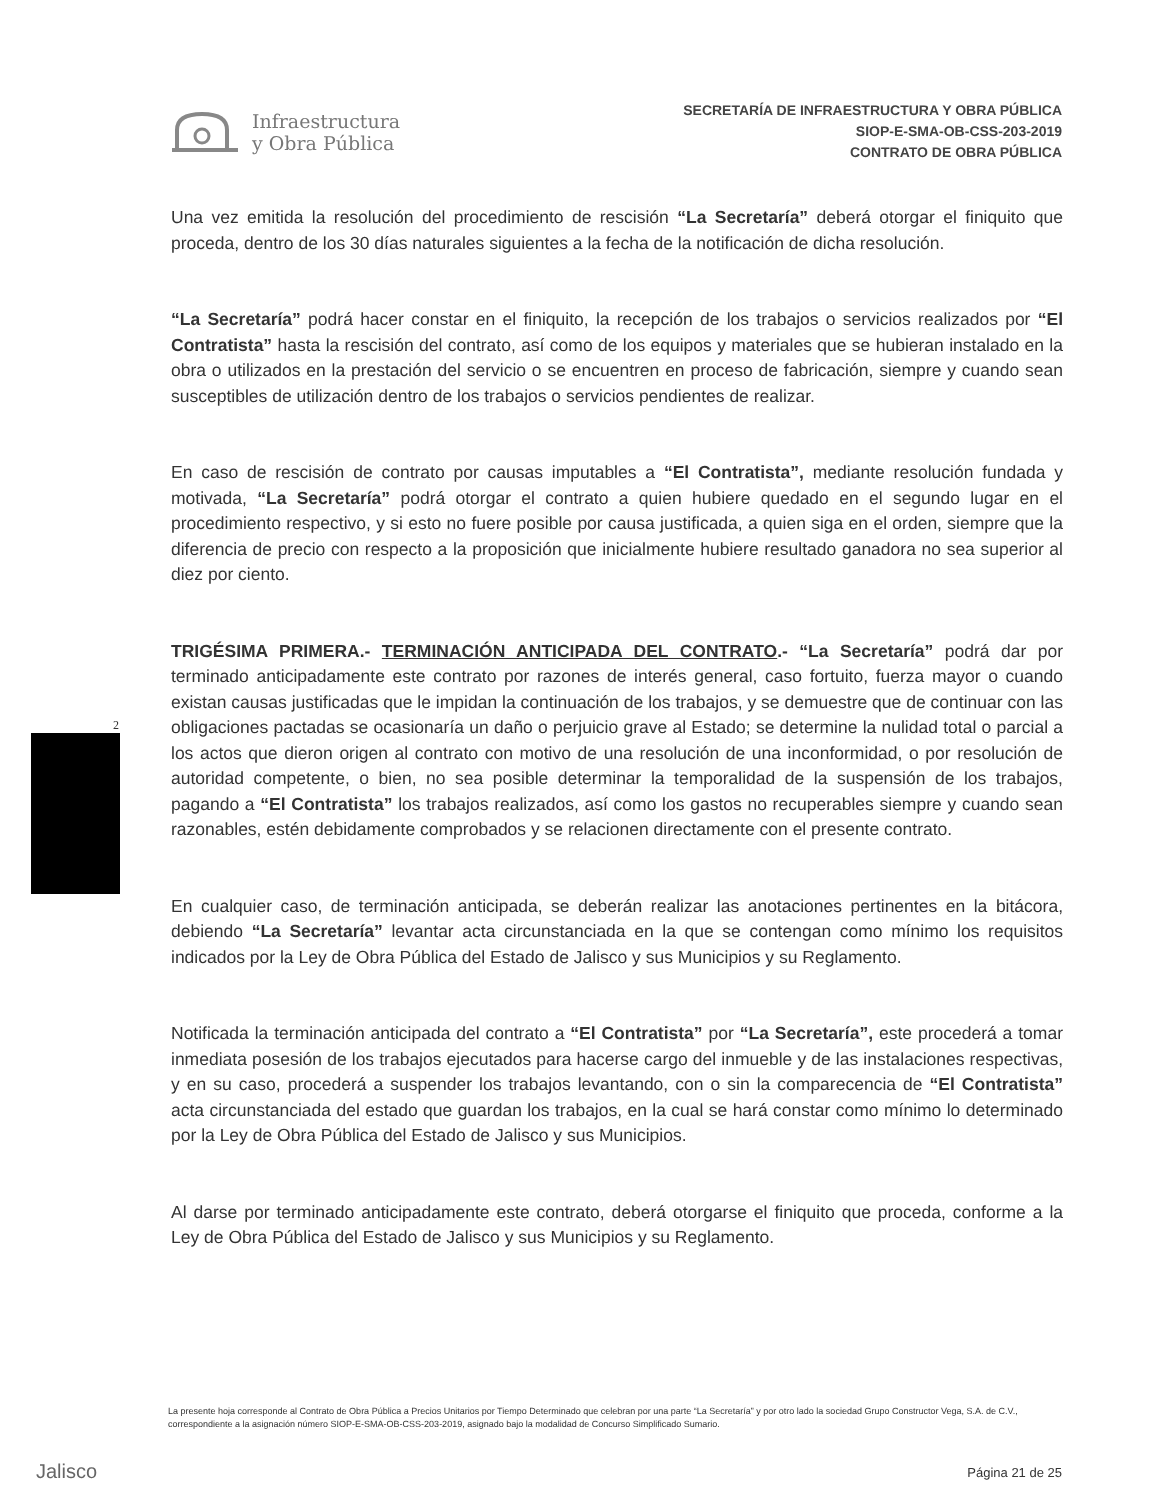Infraestructura
y Obra Pública
SECRETARÍA DE INFRAESTRUCTURA Y OBRA PÚBLICA
SIOP-E-SMA-OB-CSS-203-2019
CONTRATO DE OBRA PÚBLICA
Una vez emitida la resolución del procedimiento de rescisión “La Secretaría” deberá otorgar el finiquito que proceda, dentro de los 30 días naturales siguientes a la fecha de la notificación de dicha resolución.
“La Secretaría” podrá hacer constar en el finiquito, la recepción de los trabajos o servicios realizados por “El Contratista” hasta la rescisión del contrato, así como de los equipos y materiales que se hubieran instalado en la obra o utilizados en la prestación del servicio o se encuentren en proceso de fabricación, siempre y cuando sean susceptibles de utilización dentro de los trabajos o servicios pendientes de realizar.
En caso de rescisión de contrato por causas imputables a “El Contratista”, mediante resolución fundada y motivada, “La Secretaría” podrá otorgar el contrato a quien hubiere quedado en el segundo lugar en el procedimiento respectivo, y si esto no fuere posible por causa justificada, a quien siga en el orden, siempre que la diferencia de precio con respecto a la proposición que inicialmente hubiere resultado ganadora no sea superior al diez por ciento.
TRIGÉSIMA PRIMERA.- TERMINACIÓN ANTICIPADA DEL CONTRATO.- “La Secretaría” podrá dar por terminado anticipadamente este contrato por razones de interés general, caso fortuito, fuerza mayor o cuando existan causas justificadas que le impidan la continuación de los trabajos, y se demuestre que de continuar con las obligaciones pactadas se ocasionaría un daño o perjuicio grave al Estado; se determine la nulidad total o parcial a los actos que dieron origen al contrato con motivo de una resolución de una inconformidad, o por resolución de autoridad competente, o bien, no sea posible determinar la temporalidad de la suspensión de los trabajos, pagando a “El Contratista” los trabajos realizados, así como los gastos no recuperables siempre y cuando sean razonables, estén debidamente comprobados y se relacionen directamente con el presente contrato.
En cualquier caso, de terminación anticipada, se deberán realizar las anotaciones pertinentes en la bitácora, debiendo “La Secretaría” levantar acta circunstanciada en la que se contengan como mínimo los requisitos indicados por la Ley de Obra Pública del Estado de Jalisco y sus Municipios y su Reglamento.
Notificada la terminación anticipada del contrato a “El Contratista” por “La Secretaría”, este procederá a tomar inmediata posesión de los trabajos ejecutados para hacerse cargo del inmueble y de las instalaciones respectivas, y en su caso, procederá a suspender los trabajos levantando, con o sin la comparecencia de “El Contratista” acta circunstanciada del estado que guardan los trabajos, en la cual se hará constar como mínimo lo determinado por la Ley de Obra Pública del Estado de Jalisco y sus Municipios.
Al darse por terminado anticipadamente este contrato, deberá otorgarse el finiquito que proceda, conforme a la Ley de Obra Pública del Estado de Jalisco y sus Municipios y su Reglamento.
2
La presente hoja corresponde al Contrato de Obra Pública a Precios Unitarios por Tiempo Determinado que celebran por una parte “La Secretaría” y por otro lado la sociedad Grupo Constructor Vega, S.A. de C.V., correspondiente a la asignación número SIOP-E-SMA-OB-CSS-203-2019, asignado bajo la modalidad de Concurso Simplificado Sumario.
Jalisco Página 21 de 25